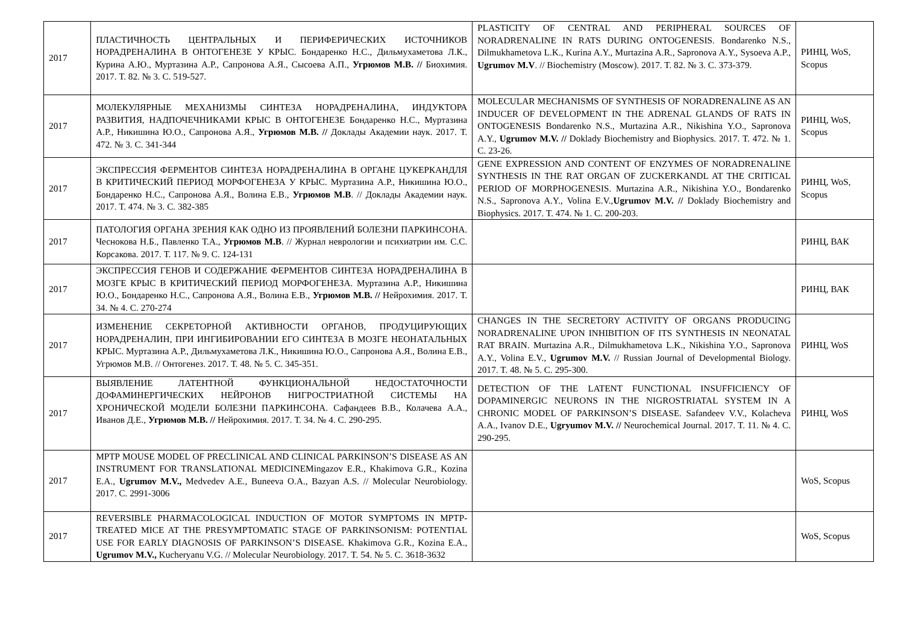| 2017 | ПЛАСТИЧНОСТЬ ЦЕНТРАЛЬНЫХ И ПЕРИФЕРИЧЕСКИХ ИСТОЧНИКОВ НОРАДРЕНАЛИНА В ОНТОГЕНЕЗЕ У КРЫС. Бондаренко Н.С., Дильмухаметова Л.К., Курина А.Ю., Муртазина А.Р., Сапронова А.Я., Сысоева А.П., Угрюмов М.В. // Биохимия. 2017. Т. 82. № 3. С. 519-527. | PLASTICITY OF CENTRAL AND PERIPHERAL SOURCES OF NORADRENALINE IN RATS DURING ONTOGENESIS. Bondarenko N.S., Dilmukhametova L.K., Kurina A.Y., Murtazina A.R., Sapronova A.Y., Sysoeva A.P., Ugrumov M.V . // Biochemistry (Moscow). 2017. T. 82. № 3. C. 373-379. | РИНЦ, WoS, Scopus |
| 2017 | МОЛЕКУЛЯРНЫЕ МЕХАНИЗМЫ СИНТЕЗА НОРАДРЕНАЛИНА, ИНДУКТОРА РАЗВИТИЯ, НАДПОЧЕЧНИКАМИ КРЫС В ОНТОГЕНЕЗЕ Бондаренко Н.С., Муртазина А.Р., Никишина Ю.О., Сапронова А.Я., Угрюмов М.В. // Доклады Академии наук. 2017. Т. 472. № 3. С. 341-344 | MOLECULAR MECHANISMS OF SYNTHESIS OF NORADRENALINE AS AN INDUCER OF DEVELOPMENT IN THE ADRENAL GLANDS OF RATS IN ONTOGENESIS Bondarenko N.S., Murtazina A.R., Nikishina Y.O., Sapronova A.Y., Ugrumov M.V. // Doklady Biochemistry and Biophysics. 2017. T. 472. № 1. C. 23-26. | РИНЦ, WoS, Scopus |
| 2017 | ЭКСПРЕССИЯ ФЕРМЕНТОВ СИНТЕЗА НОРАДРЕНАЛИНА В ОРГАНЕ ЦУКЕРКАНДЛЯ В КРИТИЧЕСКИЙ ПЕРИОД МОРФОГЕНЕЗА У КРЫС. Муртазина А.Р., Никишина Ю.О., Бондаренко Н.С., Сапронова А.Я., Волина Е.В., Угрюмов М.В . // Доклады Академии наук. 2017. Т. 474. № 3. С. 382-385 | GENE EXPRESSION AND CONTENT OF ENZYMES OF NORADRENALINE SYNTHESIS IN THE RAT ORGAN OF ZUCKERKANDL AT THE CRITICAL PERIOD OF MORPHOGENESIS. Murtazina A.R., Nikishina Y.O., Bondarenko N.S., Sapronova A.Y., Volina E.V., Ugrumov M.V. // Doklady Biochemistry and Biophysics. 2017. T. 474. № 1. C. 200-203. | РИНЦ, WoS, Scopus |
| 2017 | ПАТОЛОГИЯ ОРГАНА ЗРЕНИЯ КАК ОДНО ИЗ ПРОЯВЛЕНИЙ БОЛЕЗНИ ПАРКИНСОНА. Чеснокова Н.Б., Павленко Т.А., Угрюмов М.В . // Журнал неврологии и психиатрии им. С.С. Корсакова. 2017. Т. 117. № 9. С. 124-131 | | РИНЦ, ВАК |
| 2017 | ЭКСПРЕССИЯ ГЕНОВ И СОДЕРЖАНИЕ ФЕРМЕНТОВ СИНТЕЗА НОРАДРЕНАЛИНА В МОЗГЕ КРЫС В КРИТИЧЕСКИЙ ПЕРИОД МОРФОГЕНЕЗА. Муртазина А.Р., Никишина Ю.О., Бондаренко Н.С., Сапронова А.Я., Волина Е.В., Угрюмов М.В. // Нейрохимия. 2017. Т. 34. № 4. С. 270-274 | | РИНЦ, ВАК |
| 2017 | ИЗМЕНЕНИЕ СЕКРЕТОРНОЙ АКТИВНОСТИ ОРГАНОВ, ПРОДУЦИРУЮЩИХ НОРАДРЕНАЛИН, ПРИ ИНГИБИРОВАНИИ ЕГО СИНТЕЗА В МОЗГЕ НЕОНАТАЛЬНЫХ КРЫС. Муртазина А.Р., Дильмухаметова Л.К., Никишина Ю.О., Сапронова А.Я., Волина Е.В., Угрюмов М.В. // Онтогенез. 2017. Т. 48. № 5. С. 345-351. | CHANGES IN THE SECRETORY ACTIVITY OF ORGANS PRODUCING NORADRENALINE UPON INHIBITION OF ITS SYNTHESIS IN NEONATAL RAT BRAIN. Murtazina A.R., Dilmukhametova L.K., Nikishina Y.O., Sapronova A.Y., Volina E.V., Ugrumov M.V. // Russian Journal of Developmental Biology. 2017. T. 48. № 5. C. 295-300. | РИНЦ, WoS |
| 2017 | ВЫЯВЛЕНИЕ ЛАТЕНТНОЙ ФУНКЦИОНАЛЬНОЙ НЕДОСТАТОЧНОСТИ ДОФАМИНЕРГИЧЕСКИХ НЕЙРОНОВ НИГРОСТРИАТНОЙ СИСТЕМЫ НА ХРОНИЧЕСКОЙ МОДЕЛИ БОЛЕЗНИ ПАРКИНСОНА. Сафандеев В.В., Колачева А.А., Иванов Д.Е., Угрюмов М.В. // Нейрохимия. 2017. Т. 34. № 4. С. 290-295. | DETECTION OF THE LATENT FUNCTIONAL INSUFFICIENCY OF DOPAMINERGIC NEURONS IN THE NIGROSTRIATAL SYSTEM IN A CHRONIC MODEL OF PARKINSON’S DISEASE. Safandeev V.V., Kolacheva A.A., Ivanov D.E., Ugryumov M.V. // Neurochemical Journal. 2017. T. 11. № 4. C. 290-295. | РИНЦ, WoS |
| 2017 | MPTP MOUSE MODEL OF PRECLINICAL AND CLINICAL PARKINSON’S DISEASE AS AN INSTRUMENT FOR TRANSLATIONAL MEDICINEMingazov E.R., Khakimova G.R., Kozina E.A., Ugrumov M.V., Medvedev A.E., Buneeva O.A., Bazyan A.S. // Molecular Neurobiology. 2017. C. 2991-3006 | | WoS, Scopus |
| 2017 | REVERSIBLE PHARMACOLOGICAL INDUCTION OF MOTOR SYMPTOMS IN MPTP-TREATED MICE AT THE PRESYMPTOMATIC STAGE OF PARKINSONISM: POTENTIAL USE FOR EARLY DIAGNOSIS OF PARKINSON’S DISEASE. Khakimova G.R., Kozina E.A., Ugrumov M.V., Kucheryanu V.G. // Molecular Neurobiology. 2017. T. 54. № 5. C. 3618-3632 | | WoS, Scopus |